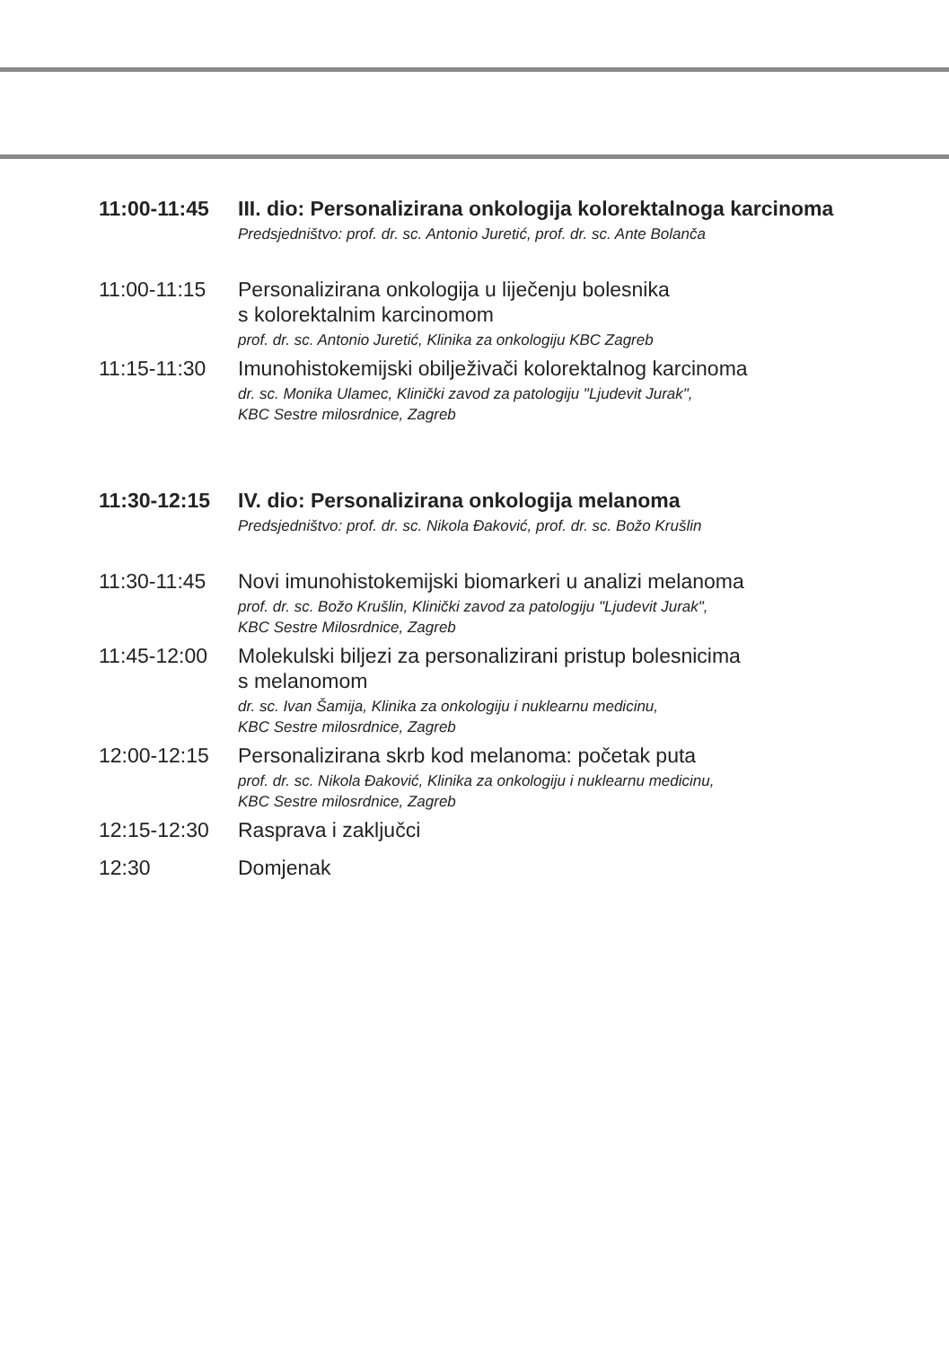11:00-11:45 III. dio: Personalizirana onkologija kolorektalnoga karcinoma
Predsjedništvo: prof. dr. sc. Antonio Juretić, prof. dr. sc. Ante Bolanča
11:00-11:15 Personalizirana onkologija u liječenju bolesnika
s kolorektalnim karcinomom
prof. dr. sc. Antonio Juretić, Klinika za onkologiju KBC Zagreb
11:15-11:30 Imunohistokemijski obilježivači kolorektalnog karcinoma
dr. sc. Monika Ulamec, Klinički zavod za patologiju "Ljudevit Jurak",
KBC Sestre milosrdnice, Zagreb
11:30-12:15 IV. dio: Personalizirana onkologija melanoma
Predsjedništvo: prof. dr. sc. Nikola Đaković, prof. dr. sc. Božo Krušlin
11:30-11:45 Novi imunohistokemijski biomarkeri u analizi melanoma
prof. dr. sc. Božo Krušlin, Klinički zavod za patologiju "Ljudevit Jurak",
KBC Sestre Milosrdnice, Zagreb
11:45-12:00 Molekulski biljezi za personalizirani pristup bolesnicima
s melanomom
dr. sc. Ivan Šamija, Klinika za onkologiju i nuklearnu medicinu,
KBC Sestre milosrdnice, Zagreb
12:00-12:15 Personalizirana skrb kod melanoma: početak puta
prof. dr. sc. Nikola Đaković, Klinika za onkologiju i nuklearnu medicinu,
KBC Sestre milosrdnice, Zagreb
12:15-12:30 Rasprava i zaključci
12:30 Domjenak